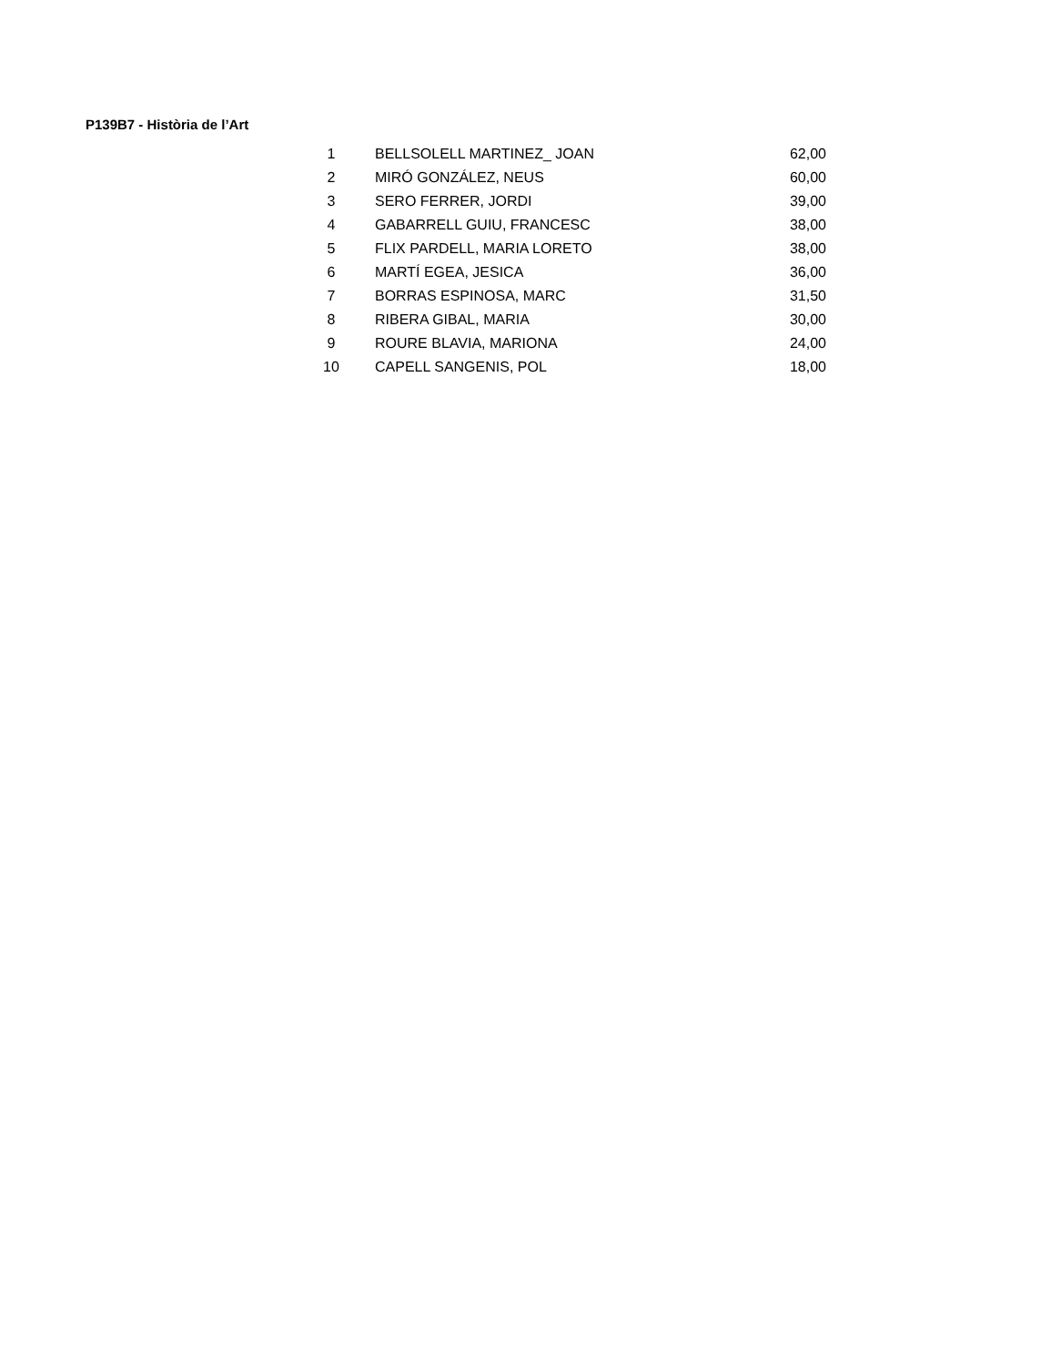P139B7 - Història de l’Art
| 1 | BELLSOLELL MARTINEZ_ JOAN | 62,00 |
| 2 | MIRÓ GONZÁLEZ, NEUS | 60,00 |
| 3 | SERO FERRER, JORDI | 39,00 |
| 4 | GABARRELL GUIU, FRANCESC | 38,00 |
| 5 | FLIX PARDELL, MARIA LORETO | 38,00 |
| 6 | MARTÍ EGEA, JESICA | 36,00 |
| 7 | BORRAS ESPINOSA, MARC | 31,50 |
| 8 | RIBERA GIBAL, MARIA | 30,00 |
| 9 | ROURE BLAVIA, MARIONA | 24,00 |
| 10 | CAPELL SANGENIS, POL | 18,00 |